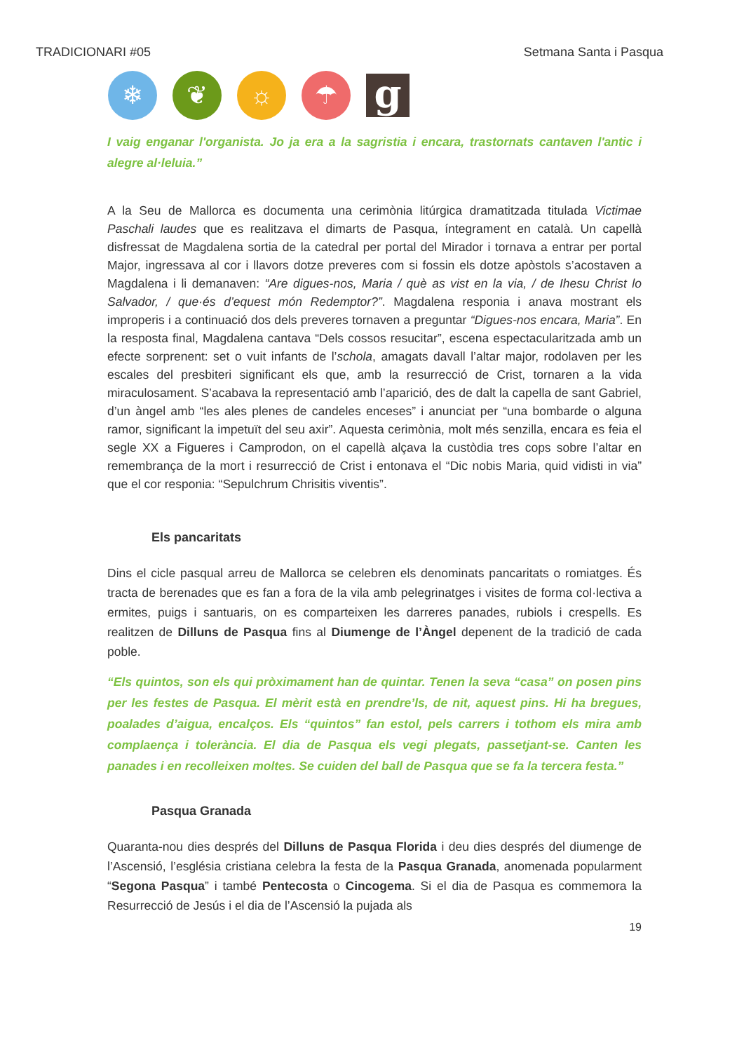TRADICIONARI #05 Setmana Santa i Pasqua
❄ ❦ ☼ ☂
g
I vaig enganar l'organista. Jo ja era a la sagristia i encara, trastornats cantaven l'antic i alegre al·leluia.”
A la Seu de Mallorca es documenta una cerimònia litúrgica dramatitzada titulada Victimae Paschali laudes que es realitzava el dimarts de Pasqua, íntegrament en català. Un capellà disfressat de Magdalena sortia de la catedral per portal del Mirador i tornava a entrar per portal Major, ingressava al cor i llavors dotze preveres com si fossin els dotze apòstols s’acostaven a Magdalena i li demanaven: “Are digues-nos, Maria / què as vist en la via, / de Ihesu Christ lo Salvador, / que·és d’equest món Redemptor?”. Magdalena responia i anava mostrant els improperis i a continuació dos dels preveres tornaven a preguntar “Digues-nos encara, Maria”. En la resposta final, Magdalena cantava “Dels cossos resucitar”, escena espectacularitzada amb un efecte sorprenent: set o vuit infants de l’schola, amagats davall l’altar major, rodolaven per les escales del presbiteri significant els que, amb la resurrecció de Crist, tornaren a la vida miraculosament. S’acabava la representació amb l’aparició, des de dalt la capella de sant Gabriel, d’un àngel amb “les ales plenes de candeles enceses” i anunciat per “una bombarde o alguna ramor, significant la impetuït del seu axir”. Aquesta cerimònia, molt més senzilla, encara es feia el segle XX a Figueres i Camprodon, on el capellà alçava la custòdia tres cops sobre l’altar en remembrança de la mort i resurrecció de Crist i entonava el “Dic nobis Maria, quid vidisti in via” que el cor responia: “Sepulchrum Chrisitis viventis”.
Els pancaritats
Dins el cicle pasqual arreu de Mallorca se celebren els denominats pancaritats o romiatges. És tracta de berenades que es fan a fora de la vila amb pelegrinatges i visites de forma col·lectiva a ermites, puigs i santuaris, on es comparteixen les darreres panades, rubiols i crespells. Es realitzen de Dilluns de Pasqua fins al Diumenge de l’Àngel depenent de la tradició de cada poble.
“Els quintos, son els qui pròximament han de quintar. Tenen la seva “casa” on posen pins per les festes de Pasqua. El mèrit està en prendre’ls, de nit, aquest pins. Hi ha bregues, poalades d’aigua, encalços. Els “quintos” fan estol, pels carrers i tothom els mira amb complaença i tolerància. El dia de Pasqua els vegi plegats, passetjant-se. Canten les panades i en recolleixen moltes. Se cuiden del ball de Pasqua que se fa la tercera festa.”
Pasqua Granada
Quaranta-nou dies després del Dilluns de Pasqua Florida i deu dies després del diumenge de l’Ascensió, l’església cristiana celebra la festa de la Pasqua Granada, anomenada popularment “Segona Pasqua” i també Pentecosta o Cincogema. Si el dia de Pasqua es commemora la Resurrecció de Jesús i el dia de l’Ascensió la pujada als
19